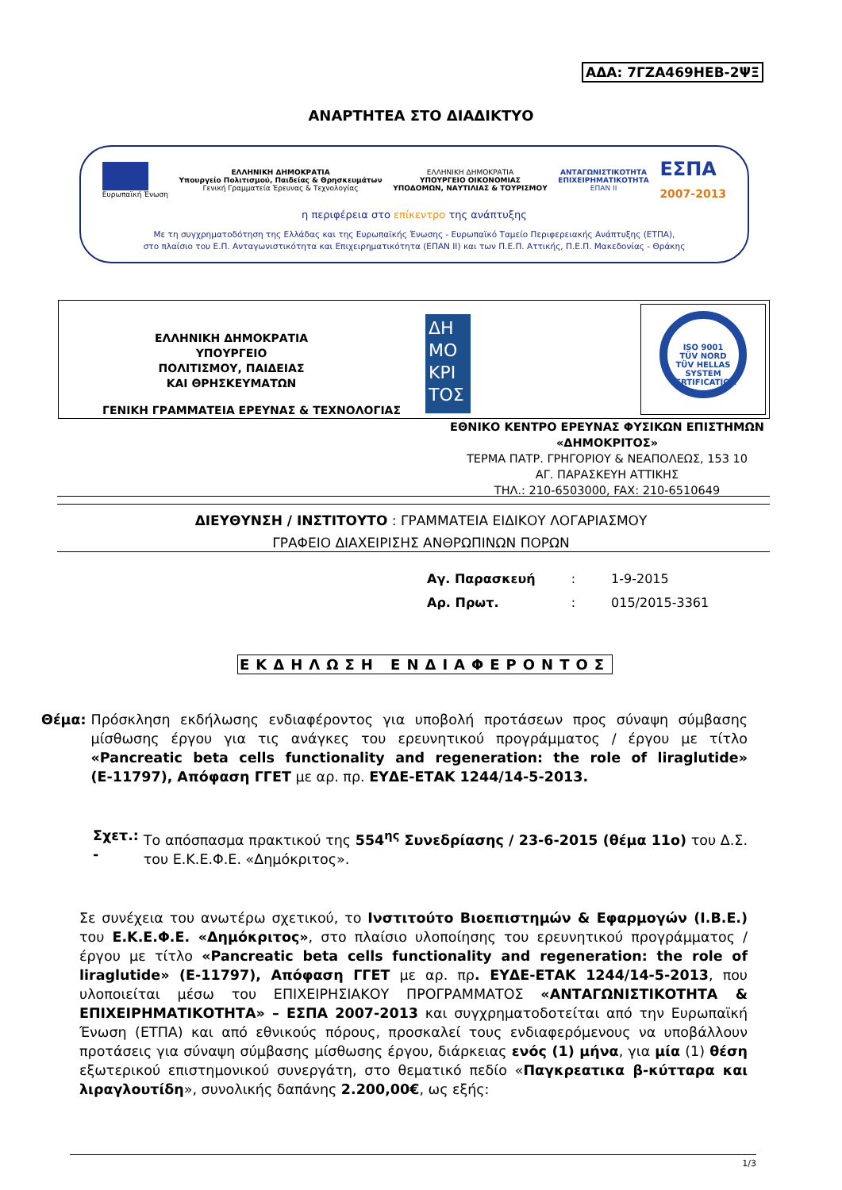ΑΔΑ: 7ΓΖΑ469ΗΕΒ-2ΨΞ
ΑΝΑΡΤΗΤΕΑ ΣΤΟ ΔΙΑΔΙΚΤΥΟ
Ευρωπαϊκή Ένωση
ΕΛΛΗΝΙΚΗ ΔΗΜΟΚΡΑΤΙΑ
Υπουργείο Πολιτισμού, Παιδείας & Θρησκευμάτων
Γενική Γραμματεία Έρευνας & Τεχνολογίας
ΕΛΛΗΝΙΚΗ ΔΗΜΟΚΡΑΤΙΑ
ΥΠΟΥΡΓΕΙΟ ΟΙΚΟΝΟΜΙΑΣ
ΥΠΟΔΟΜΩΝ, ΝΑΥΤΙΛΙΑΣ & ΤΟΥΡΙΣΜΟΥ
ΑΝΤΑΓΩΝΙΣΤΙΚΟΤΗΤΑ
ΕΠΙΧΕΙΡΗΜΑΤΙΚΟΤΗΤΑ
ΕΠΑΝ ΙΙ
ΕΣΠΑ
2007-2013
η περιφέρεια στο επίκεντρο της ανάπτυξης
Με τη συγχρηματοδότηση της Ελλάδας και της Ευρωπαϊκής Ένωσης - Ευρωπαϊκό Ταμείο Περιφερειακής Ανάπτυξης (ΕΤΠΑ),
στο πλαίσιο του Ε.Π. Ανταγωνιστικότητα και Επιχειρηματικότητα (ΕΠΑΝ ΙΙ) και των Π.Ε.Π. Αττικής, Π.Ε.Π. Μακεδονίας - Θράκης
ΕΛΛΗΝΙΚΗ ΔΗΜΟΚΡΑΤΙΑ ΥΠΟΥΡΓΕΙΟ ΠΟΛΙΤΙΣΜΟΥ, ΠΑΙΔΕΙΑΣ ΚΑΙ ΘΡΗΣΚΕΥΜΑΤΩΝ
ΓΕΝΙΚΗ ΓΡΑΜΜΑΤΕΙΑ ΕΡΕΥΝΑΣ & ΤΕΧΝΟΛΟΓΙΑΣ
ΔΗ ΜΟ ΚΡΙ ΤΟΣ
ISO 9001
TÜV NORD
TÜV HELLAS
SYSTEM CERTIFICATION
ΕΘΝΙΚΟ ΚΕΝΤΡΟ ΕΡΕΥΝΑΣ ΦΥΣΙΚΩΝ ΕΠΙΣΤΗΜΩΝ
«ΔΗΜΟΚΡΙΤΟΣ»
ΤΕΡΜΑ ΠΑΤΡ. ΓΡΗΓΟΡΙΟΥ & ΝΕΑΠΟΛΕΩΣ, 153 10
ΑΓ. ΠΑΡΑΣΚΕΥΗ ΑΤΤΙΚΗΣ
ΤΗΛ.: 210-6503000, FAX: 210-6510649
ΔΙΕΥΘΥΝΣΗ / ΙΝΣΤΙΤΟΥΤΟ : ΓΡΑΜΜΑΤΕΙΑ ΕΙΔΙΚΟΥ ΛΟΓΑΡΙΑΣΜΟΥ
ΓΡΑΦΕΙΟ ΔΙΑΧΕΙΡΙΣΗΣ ΑΝΘΡΩΠΙΝΩΝ ΠΟΡΩΝ
| Αγ. Παρασκευή | : | 1-9-2015 |
| Αρ. Πρωτ. | : | 015/2015-3361 |
ΕΚΔΗΛΩΣΗ ΕΝΔΙΑΦΕΡΟΝΤΟΣ
Θέμα: Πρόσκληση εκδήλωσης ενδιαφέροντος για υποβολή προτάσεων προς σύναψη σύμβασης μίσθωσης έργου για τις ανάγκες του ερευνητικού προγράμματος / έργου με τίτλο «Pancreatic beta cells functionality and regeneration: the role of liraglutide» (Ε-11797), Απόφαση ΓΓΕΤ με αρ. πρ. ΕΥΔΕ-ΕΤΑΚ 1244/14-5-2013.
Σχετ.: - Το απόσπασμα πρακτικού της 554<sup>ης</sup> Συνεδρίασης / 23-6-2015 (θέμα 11ο) του Δ.Σ. του Ε.Κ.Ε.Φ.Ε. «Δημόκριτος».
Σε συνέχεια του ανωτέρω σχετικού, το Ινστιτούτο Βιοεπιστημών & Εφαρμογών (Ι.Β.Ε.) του Ε.Κ.Ε.Φ.Ε. «Δημόκριτος», στο πλαίσιο υλοποίησης του ερευνητικού προγράμματος / έργου με τίτλο «Pancreatic beta cells functionality and regeneration: the role of liraglutide» (Ε-11797), Απόφαση ΓΓΕΤ με αρ. πρ. ΕΥΔΕ-ΕΤΑΚ 1244/14-5-2013, που υλοποιείται μέσω του ΕΠΙΧΕΙΡΗΣΙΑΚΟΥ ΠΡΟΓΡΑΜΜΑΤΟΣ «ΑΝΤΑΓΩΝΙΣΤΙΚΟΤΗΤΑ & ΕΠΙΧΕΙΡΗΜΑΤΙΚΟΤΗΤΑ» – ΕΣΠΑ 2007-2013 και συγχρηματοδοτείται από την Ευρωπαϊκή Ένωση (ΕΤΠΑ) και από εθνικούς πόρους, προσκαλεί τους ενδιαφερόμενους να υποβάλλουν προτάσεις για σύναψη σύμβασης μίσθωσης έργου, διάρκειας ενός (1) μήνα, για μία (1) θέση εξωτερικού επιστημονικού συνεργάτη, στο θεματικό πεδίο «Παγκρεατικα β-κύτταρα και λιραγλουτίδη», συνολικής δαπάνης 2.200,00€, ως εξής:
1/3